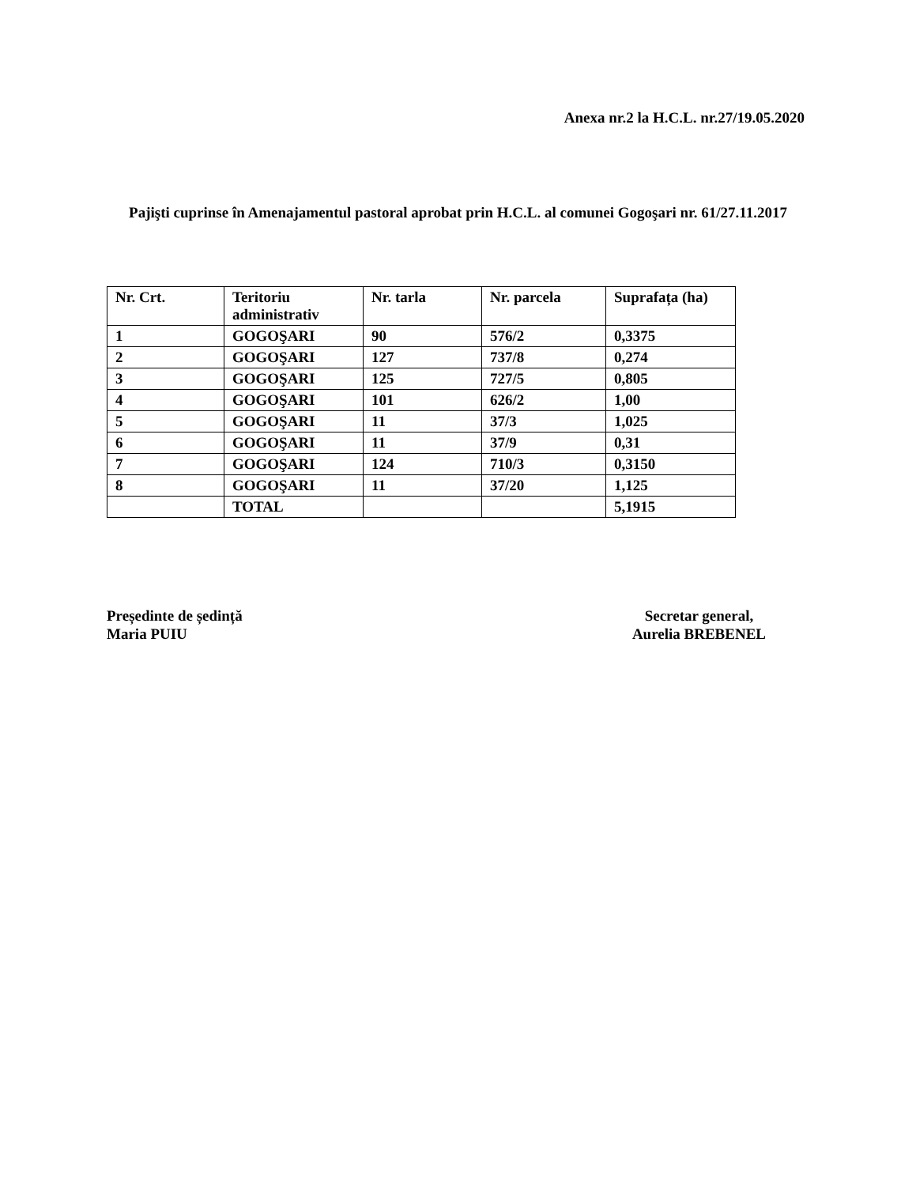Anexa nr.2 la H.C.L. nr.27/19.05.2020
Pajişti cuprinse în Amenajamentul pastoral aprobat prin H.C.L. al comunei Gogoşari nr. 61/27.11.2017
| Nr. Crt. | Teritoriu administrativ | Nr. tarla | Nr. parcela | Suprafața (ha) |
| --- | --- | --- | --- | --- |
| 1 | GOGOŞARI | 90 | 576/2 | 0,3375 |
| 2 | GOGOŞARI | 127 | 737/8 | 0,274 |
| 3 | GOGOŞARI | 125 | 727/5 | 0,805 |
| 4 | GOGOŞARI | 101 | 626/2 | 1,00 |
| 5 | GOGOŞARI | 11 | 37/3 | 1,025 |
| 6 | GOGOŞARI | 11 | 37/9 | 0,31 |
| 7 | GOGOŞARI | 124 | 710/3 | 0,3150 |
| 8 | GOGOŞARI | 11 | 37/20 | 1,125 |
| | TOTAL | | | 5,1915 |
Președinte de ședință
Maria PUIU
Secretar general,
Aurelia BREBENEL